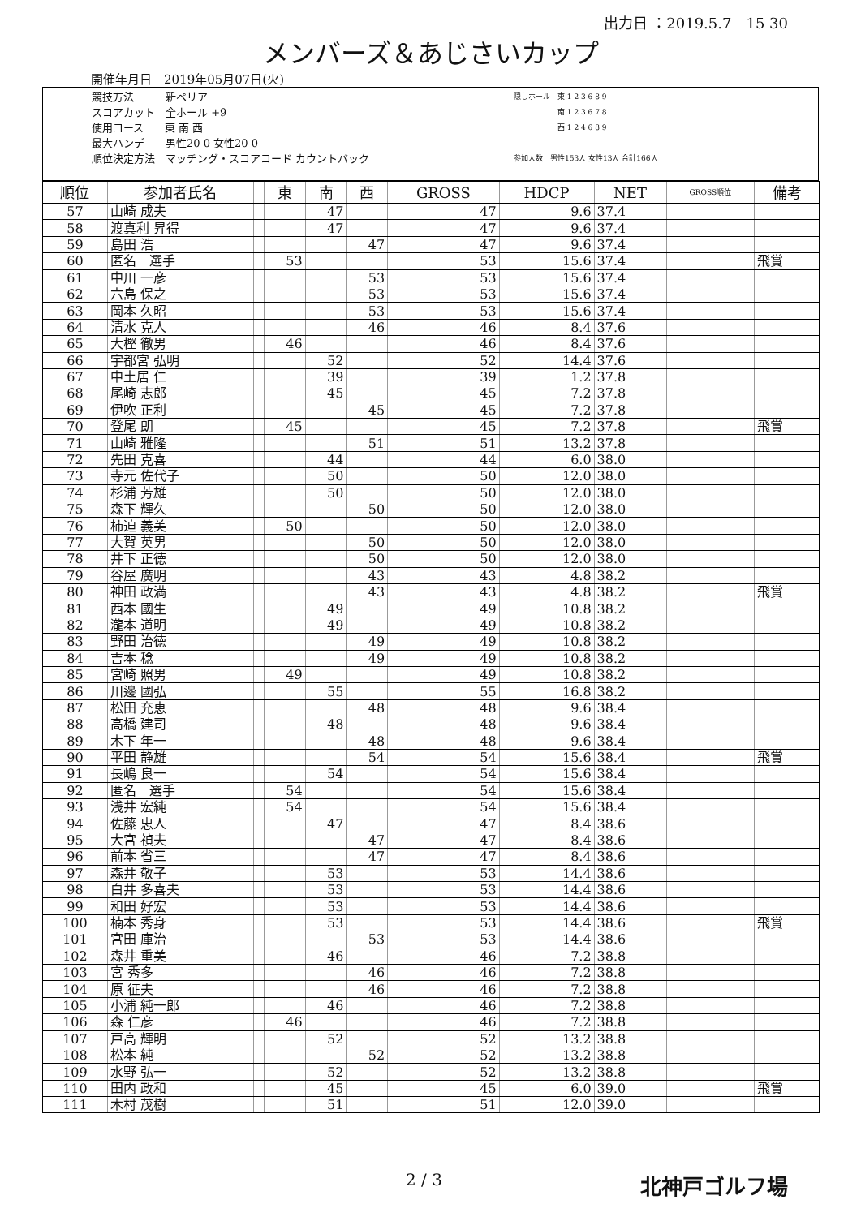出力日 ：2019.5.7　15 30
メンバーズ＆あじさいカップ
開催年月日　2019年05月07日(火)
競技方法　　　新ペリア
スコアカット　全ホール +9
使用コース　　東 南 西
最大ハンデ　　男性20 0 女性20 0
順位決定方法　マッチング・スコアコード カウントバック
隠しホール　東 1 2 3 6 8 9
　　　　　　南 1 2 3 6 7 8
　　　　　　西 1 2 4 6 8 9
参加人数　男性153人 女性13人 合計166人
| 順位 | 参加者氏名 | | 東 | 南 | 西 | GROSS | HDCP | NET | GROSS順位 | 備考 |
| --- | --- | --- | --- | --- | --- | --- | --- | --- | --- | --- |
| 57 | 山崎 成夫 | | | 47 | | 47 | 9.6 | 37.4 | | |
| 58 | 渡真利 昇得 | | | 47 | | 47 | 9.6 | 37.4 | | |
| 59 | 島田 浩 | | | | 47 | 47 | 9.6 | 37.4 | | |
| 60 | 匿名 選手 | | 53 | | | 53 | 15.6 | 37.4 | | 飛賞 |
| 61 | 中川 一彦 | | | | 53 | 53 | 15.6 | 37.4 | | |
| 62 | 六島 保之 | | | | 53 | 53 | 15.6 | 37.4 | | |
| 63 | 岡本 久昭 | | | | 53 | 53 | 15.6 | 37.4 | | |
| 64 | 清水 克人 | | | | 46 | 46 | 8.4 | 37.6 | | |
| 65 | 大樫 徹男 | | 46 | | | 46 | 8.4 | 37.6 | | |
| 66 | 宇都宮 弘明 | | | 52 | | 52 | 14.4 | 37.6 | | |
| 67 | 中土居 仁 | | | 39 | | 39 | 1.2 | 37.8 | | |
| 68 | 尾崎 志郎 | | | 45 | | 45 | 7.2 | 37.8 | | |
| 69 | 伊吹 正利 | | | | 45 | 45 | 7.2 | 37.8 | | |
| 70 | 登尾 朗 | | 45 | | | 45 | 7.2 | 37.8 | | 飛賞 |
| 71 | 山崎 雅隆 | | | | 51 | 51 | 13.2 | 37.8 | | |
| 72 | 先田 克喜 | | | 44 | | 44 | 6.0 | 38.0 | | |
| 73 | 寺元 佐代子 | | | 50 | | 50 | 12.0 | 38.0 | | |
| 74 | 杉浦 芳雄 | | | 50 | | 50 | 12.0 | 38.0 | | |
| 75 | 森下 輝久 | | | | 50 | 50 | 12.0 | 38.0 | | |
| 76 | 柿迫 義美 | | 50 | | | 50 | 12.0 | 38.0 | | |
| 77 | 大賀 英男 | | | | 50 | 50 | 12.0 | 38.0 | | |
| 78 | 井下 正徳 | | | | 50 | 50 | 12.0 | 38.0 | | |
| 79 | 谷屋 廣明 | | | | 43 | 43 | 4.8 | 38.2 | | |
| 80 | 神田 政満 | | | | 43 | 43 | 4.8 | 38.2 | | 飛賞 |
| 81 | 西本 國生 | | | 49 | | 49 | 10.8 | 38.2 | | |
| 82 | 瀧本 道明 | | | 49 | | 49 | 10.8 | 38.2 | | |
| 83 | 野田 治徳 | | | | 49 | 49 | 10.8 | 38.2 | | |
| 84 | 吉本 稔 | | | | 49 | 49 | 10.8 | 38.2 | | |
| 85 | 宮崎 照男 | | 49 | | | 49 | 10.8 | 38.2 | | |
| 86 | 川邊 國弘 | | | 55 | | 55 | 16.8 | 38.2 | | |
| 87 | 松田 充恵 | | | | 48 | 48 | 9.6 | 38.4 | | |
| 88 | 高橋 建司 | | | 48 | | 48 | 9.6 | 38.4 | | |
| 89 | 木下 年一 | | | | 48 | 48 | 9.6 | 38.4 | | |
| 90 | 平田 静雄 | | | | 54 | 54 | 15.6 | 38.4 | | 飛賞 |
| 91 | 長嶋 良一 | | | 54 | | 54 | 15.6 | 38.4 | | |
| 92 | 匿名 選手 | | 54 | | | 54 | 15.6 | 38.4 | | |
| 93 | 浅井 宏純 | | 54 | | | 54 | 15.6 | 38.4 | | |
| 94 | 佐藤 忠人 | | | 47 | | 47 | 8.4 | 38.6 | | |
| 95 | 大宮 禎夫 | | | | 47 | 47 | 8.4 | 38.6 | | |
| 96 | 前本 省三 | | | | 47 | 47 | 8.4 | 38.6 | | |
| 97 | 森井 敬子 | | | 53 | | 53 | 14.4 | 38.6 | | |
| 98 | 白井 多喜夫 | | | 53 | | 53 | 14.4 | 38.6 | | |
| 99 | 和田 好宏 | | | 53 | | 53 | 14.4 | 38.6 | | |
| 100 | 楠本 秀身 | | | 53 | | 53 | 14.4 | 38.6 | | 飛賞 |
| 101 | 宮田 庫治 | | | | 53 | 53 | 14.4 | 38.6 | | |
| 102 | 森井 重美 | | | 46 | | 46 | 7.2 | 38.8 | | |
| 103 | 宮 秀多 | | | | 46 | 46 | 7.2 | 38.8 | | |
| 104 | 原 征夫 | | | | 46 | 46 | 7.2 | 38.8 | | |
| 105 | 小浦 純一郎 | | | 46 | | 46 | 7.2 | 38.8 | | |
| 106 | 森 仁彦 | | 46 | | | 46 | 7.2 | 38.8 | | |
| 107 | 戸高 輝明 | | | 52 | | 52 | 13.2 | 38.8 | | |
| 108 | 松本 純 | | | | 52 | 52 | 13.2 | 38.8 | | |
| 109 | 水野 弘一 | | | 52 | | 52 | 13.2 | 38.8 | | |
| 110 | 田内 政和 | | | 45 | | 45 | 6.0 | 39.0 | | 飛賞 |
| 111 | 木村 茂樹 | | | 51 | | 51 | 12.0 | 39.0 | | |
2 / 3 北神戸ゴルフ場